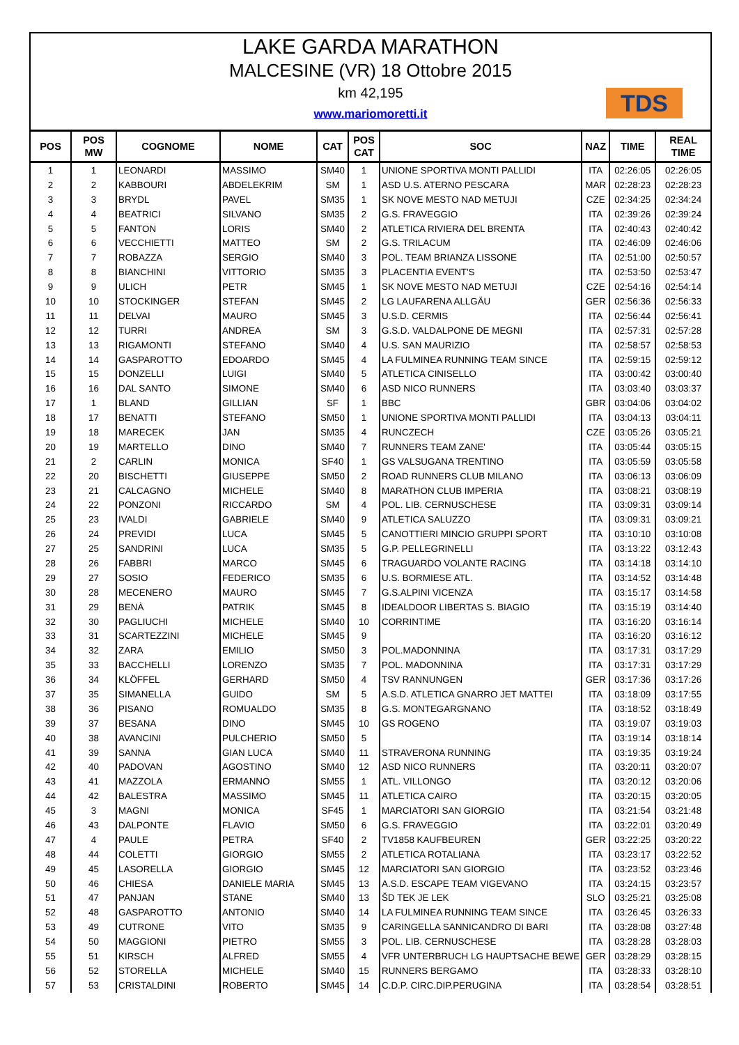LAKE GARDA MARATHON
MALCESINE (VR) 18 Ottobre 2015
km 42,195
www.mariomoretti.it
TDS
| POS | POS MW | COGNOME | NOME | CAT | POS CAT | SOC | NAZ | TIME | REAL TIME |
| --- | --- | --- | --- | --- | --- | --- | --- | --- | --- |
| 1 | 1 | LEONARDI | MASSIMO | SM40 | 1 | UNIONE SPORTIVA MONTI PALLIDI | ITA | 02:26:05 | 02:26:05 |
| 2 | 2 | KABBOURI | ABDELEKRIM | SM | 1 | ASD U.S. ATERNO PESCARA | MAR | 02:28:23 | 02:28:23 |
| 3 | 3 | BRYDL | PAVEL | SM35 | 1 | SK NOVE MESTO NAD METUJI | CZE | 02:34:25 | 02:34:24 |
| 4 | 4 | BEATRICI | SILVANO | SM35 | 2 | G.S. FRAVEGGIO | ITA | 02:39:26 | 02:39:24 |
| 5 | 5 | FANTON | LORIS | SM40 | 2 | ATLETICA RIVIERA DEL BRENTA | ITA | 02:40:43 | 02:40:42 |
| 6 | 6 | VECCHIETTI | MATTEO | SM | 2 | G.S. TRILACUM | ITA | 02:46:09 | 02:46:06 |
| 7 | 7 | ROBAZZA | SERGIO | SM40 | 3 | POL. TEAM BRIANZA LISSONE | ITA | 02:51:00 | 02:50:57 |
| 8 | 8 | BIANCHINI | VITTORIO | SM35 | 3 | PLACENTIA EVENT'S | ITA | 02:53:50 | 02:53:47 |
| 9 | 9 | ULICH | PETR | SM45 | 1 | SK NOVE MESTO NAD METUJI | CZE | 02:54:16 | 02:54:14 |
| 10 | 10 | STOCKINGER | STEFAN | SM45 | 2 | LG LAUFARENA ALLGÄU | GER | 02:56:36 | 02:56:33 |
| 11 | 11 | DELVAI | MAURO | SM45 | 3 | U.S.D. CERMIS | ITA | 02:56:44 | 02:56:41 |
| 12 | 12 | TURRI | ANDREA | SM | 3 | G.S.D. VALDALPONE DE MEGNI | ITA | 02:57:31 | 02:57:28 |
| 13 | 13 | RIGAMONTI | STEFANO | SM40 | 4 | U.S. SAN MAURIZIO | ITA | 02:58:57 | 02:58:53 |
| 14 | 14 | GASPAROTTO | EDOARDO | SM45 | 4 | LA FULMINEA RUNNING TEAM SINCE | ITA | 02:59:15 | 02:59:12 |
| 15 | 15 | DONZELLI | LUIGI | SM40 | 5 | ATLETICA CINISELLO | ITA | 03:00:42 | 03:00:40 |
| 16 | 16 | DAL SANTO | SIMONE | SM40 | 6 | ASD NICO RUNNERS | ITA | 03:03:40 | 03:03:37 |
| 17 | 1 | BLAND | GILLIAN | SF | 1 | BBC | GBR | 03:04:06 | 03:04:02 |
| 18 | 17 | BENATTI | STEFANO | SM50 | 1 | UNIONE SPORTIVA MONTI PALLIDI | ITA | 03:04:13 | 03:04:11 |
| 19 | 18 | MARECEK | JAN | SM35 | 4 | RUNCZECH | CZE | 03:05:26 | 03:05:21 |
| 20 | 19 | MARTELLO | DINO | SM40 | 7 | RUNNERS TEAM ZANE' | ITA | 03:05:44 | 03:05:15 |
| 21 | 2 | CARLIN | MONICA | SF40 | 1 | GS VALSUGANA TRENTINO | ITA | 03:05:59 | 03:05:58 |
| 22 | 20 | BISCHETTI | GIUSEPPE | SM50 | 2 | ROAD RUNNERS CLUB MILANO | ITA | 03:06:13 | 03:06:09 |
| 23 | 21 | CALCAGNO | MICHELE | SM40 | 8 | MARATHON CLUB IMPERIA | ITA | 03:08:21 | 03:08:19 |
| 24 | 22 | PONZONI | RICCARDO | SM | 4 | POL. LIB. CERNUSCHESE | ITA | 03:09:31 | 03:09:14 |
| 25 | 23 | IVALDI | GABRIELE | SM40 | 9 | ATLETICA SALUZZO | ITA | 03:09:31 | 03:09:21 |
| 26 | 24 | PREVIDI | LUCA | SM45 | 5 | CANOTTIERI MINCIO GRUPPI SPORT | ITA | 03:10:10 | 03:10:08 |
| 27 | 25 | SANDRINI | LUCA | SM35 | 5 | G.P. PELLEGRINELLI | ITA | 03:13:22 | 03:12:43 |
| 28 | 26 | FABBRI | MARCO | SM45 | 6 | TRAGUARDO VOLANTE RACING | ITA | 03:14:18 | 03:14:10 |
| 29 | 27 | SOSIO | FEDERICO | SM35 | 6 | U.S. BORMIESE ATL. | ITA | 03:14:52 | 03:14:48 |
| 30 | 28 | MECENERO | MAURO | SM45 | 7 | G.S.ALPINI VICENZA | ITA | 03:15:17 | 03:14:58 |
| 31 | 29 | BENÀ | PATRIK | SM45 | 8 | IDEALDOOR LIBERTAS S. BIAGIO | ITA | 03:15:19 | 03:14:40 |
| 32 | 30 | PAGLIUCHI | MICHELE | SM40 | 10 | CORRINTIME | ITA | 03:16:20 | 03:16:14 |
| 33 | 31 | SCARTEZZINI | MICHELE | SM45 | 9 | | ITA | 03:16:20 | 03:16:12 |
| 34 | 32 | ZARA | EMILIO | SM50 | 3 | POL.MADONNINA | ITA | 03:17:31 | 03:17:29 |
| 35 | 33 | BACCHELLI | LORENZO | SM35 | 7 | POL. MADONNINA | ITA | 03:17:31 | 03:17:29 |
| 36 | 34 | KLÖFFEL | GERHARD | SM50 | 4 | TSV RANNUNGEN | GER | 03:17:36 | 03:17:26 |
| 37 | 35 | SIMANELLA | GUIDO | SM | 5 | A.S.D. ATLETICA GNARRO JET MATTEI | ITA | 03:18:09 | 03:17:55 |
| 38 | 36 | PISANO | ROMUALDO | SM35 | 8 | G.S. MONTEGARGNANO | ITA | 03:18:52 | 03:18:49 |
| 39 | 37 | BESANA | DINO | SM45 | 10 | GS ROGENO | ITA | 03:19:07 | 03:19:03 |
| 40 | 38 | AVANCINI | PULCHERIO | SM50 | 5 | | ITA | 03:19:14 | 03:18:14 |
| 41 | 39 | SANNA | GIAN LUCA | SM40 | 11 | STRAVERONA RUNNING | ITA | 03:19:35 | 03:19:24 |
| 42 | 40 | PADOVAN | AGOSTINO | SM40 | 12 | ASD NICO RUNNERS | ITA | 03:20:11 | 03:20:07 |
| 43 | 41 | MAZZOLA | ERMANNO | SM55 | 1 | ATL. VILLONGO | ITA | 03:20:12 | 03:20:06 |
| 44 | 42 | BALESTRA | MASSIMO | SM45 | 11 | ATLETICA CAIRO | ITA | 03:20:15 | 03:20:05 |
| 45 | 3 | MAGNI | MONICA | SF45 | 1 | MARCIATORI SAN GIORGIO | ITA | 03:21:54 | 03:21:48 |
| 46 | 43 | DALPONTE | FLAVIO | SM50 | 6 | G.S. FRAVEGGIO | ITA | 03:22:01 | 03:20:49 |
| 47 | 4 | PAULE | PETRA | SF40 | 2 | TV1858 KAUFBEUREN | GER | 03:22:25 | 03:20:22 |
| 48 | 44 | COLETTI | GIORGIO | SM55 | 2 | ATLETICA ROTALIANA | ITA | 03:23:17 | 03:22:52 |
| 49 | 45 | LASORELLA | GIORGIO | SM45 | 12 | MARCIATORI SAN GIORGIO | ITA | 03:23:52 | 03:23:46 |
| 50 | 46 | CHIESA | DANIELE MARIA | SM45 | 13 | A.S.D. ESCAPE TEAM VIGEVANO | ITA | 03:24:15 | 03:23:57 |
| 51 | 47 | PANJAN | STANE | SM40 | 13 | ŠD TEK JE LEK | SLO | 03:25:21 | 03:25:08 |
| 52 | 48 | GASPAROTTO | ANTONIO | SM40 | 14 | LA FULMINEA RUNNING TEAM SINCE | ITA | 03:26:45 | 03:26:33 |
| 53 | 49 | CUTRONE | VITO | SM35 | 9 | CARINGELLA SANNICANDRO DI BARI | ITA | 03:28:08 | 03:27:48 |
| 54 | 50 | MAGGIONI | PIETRO | SM55 | 3 | POL. LIB. CERNUSCHESE | ITA | 03:28:28 | 03:28:03 |
| 55 | 51 | KIRSCH | ALFRED | SM55 | 4 | VFR UNTERBRUCH LG HAUPTSACHE BEWE | GER | 03:28:29 | 03:28:15 |
| 56 | 52 | STORELLA | MICHELE | SM40 | 15 | RUNNERS BERGAMO | ITA | 03:28:33 | 03:28:10 |
| 57 | 53 | CRISTALDINI | ROBERTO | SM45 | 14 | C.D.P. CIRC.DIP.PERUGINA | ITA | 03:28:54 | 03:28:51 |